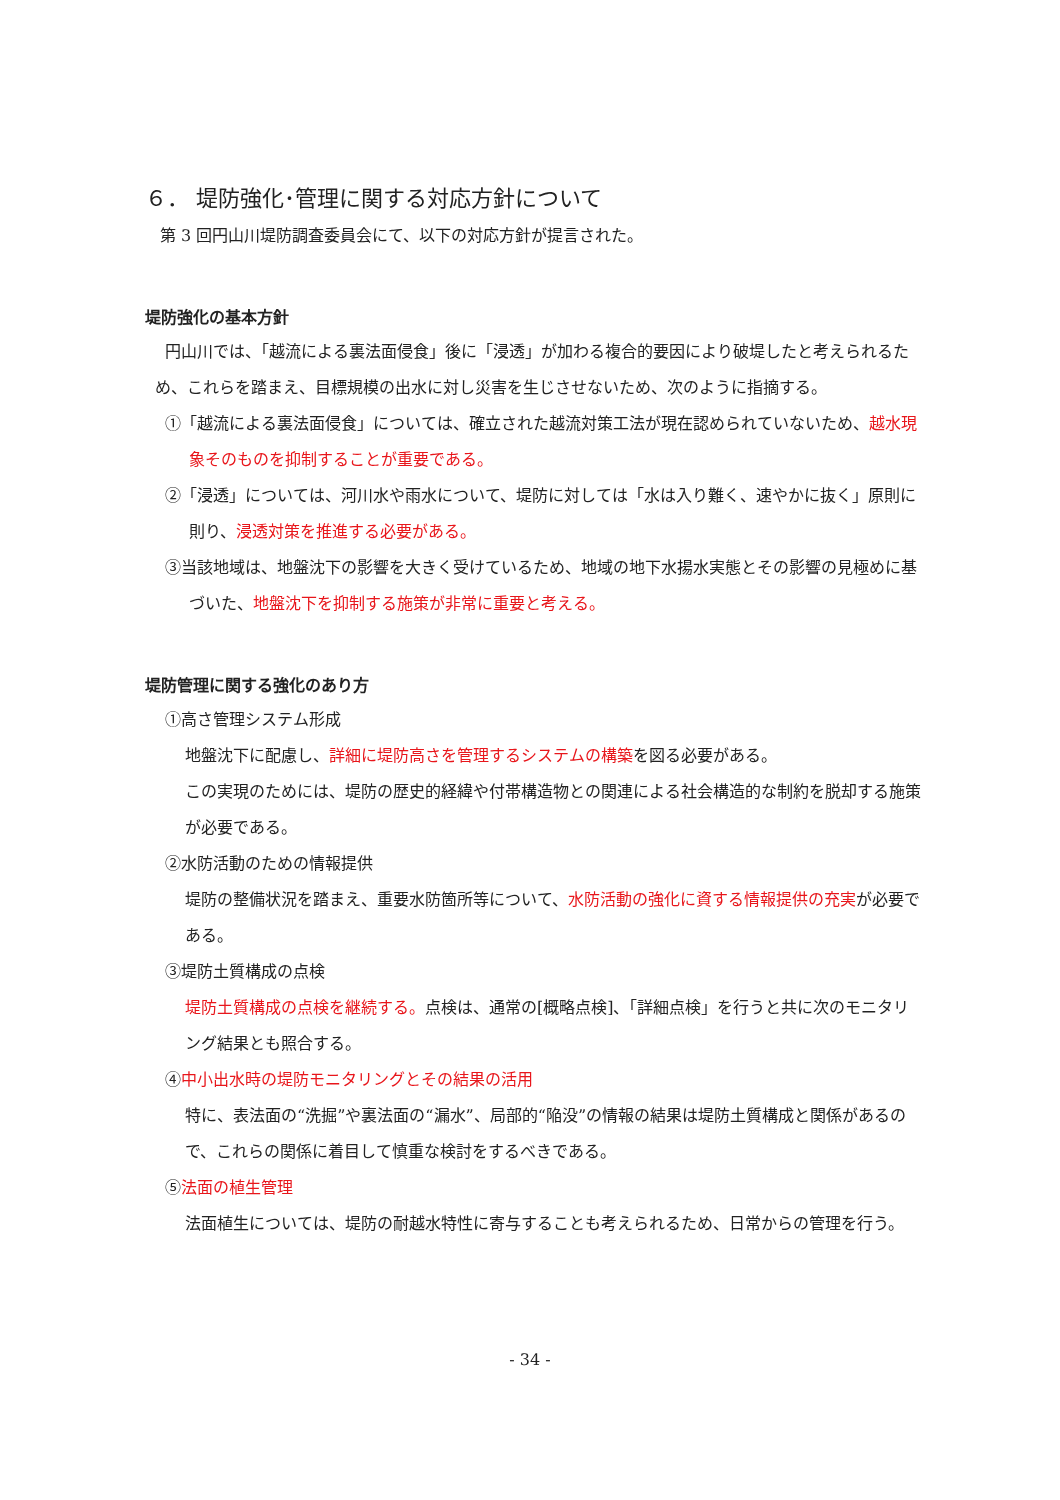６． 堤防強化･管理に関する対応方針について
第 3 回円山川堤防調査委員会にて、以下の対応方針が提言された。
堤防強化の基本方針
円山川では、「越流による裏法面侵食」後に「浸透」が加わる複合的要因により破堤したと考えられるため、これらを踏まえ、目標規模の出水に対し災害を生じさせないため、次のように指摘する。
①「越流による裏法面侵食」については、確立された越流対策工法が現在認められていないため、越水現象そのものを抑制することが重要である。
②「浸透」については、河川水や雨水について、堤防に対しては「水は入り難く、速やかに抜く」原則に則り、浸透対策を推進する必要がある。
③当該地域は、地盤沈下の影響を大きく受けているため、地域の地下水揚水実態とその影響の見極めに基づいた、地盤沈下を抑制する施策が非常に重要と考える。
堤防管理に関する強化のあり方
①高さ管理システム形成
地盤沈下に配慮し、詳細に堤防高さを管理するシステムの構築を図る必要がある。
この実現のためには、堤防の歴史的経緯や付帯構造物との関連による社会構造的な制約を脱却する施策が必要である。
②水防活動のための情報提供
堤防の整備状況を踏まえ、重要水防箇所等について、水防活動の強化に資する情報提供の充実が必要である。
③堤防土質構成の点検
堤防土質構成の点検を継続する。点検は、通常の[概略点検]、「詳細点検」を行うと共に次のモニタリング結果とも照合する。
④中小出水時の堤防モニタリングとその結果の活用
特に、表法面の“洗掘”や裏法面の“漏水”、局部的“陥没”の情報の結果は堤防土質構成と関係があるので、これらの関係に着目して慎重な検討をするべきである。
⑤法面の植生管理
法面植生については、堤防の耐越水特性に寄与することも考えられるため、日常からの管理を行う。
- 34 -